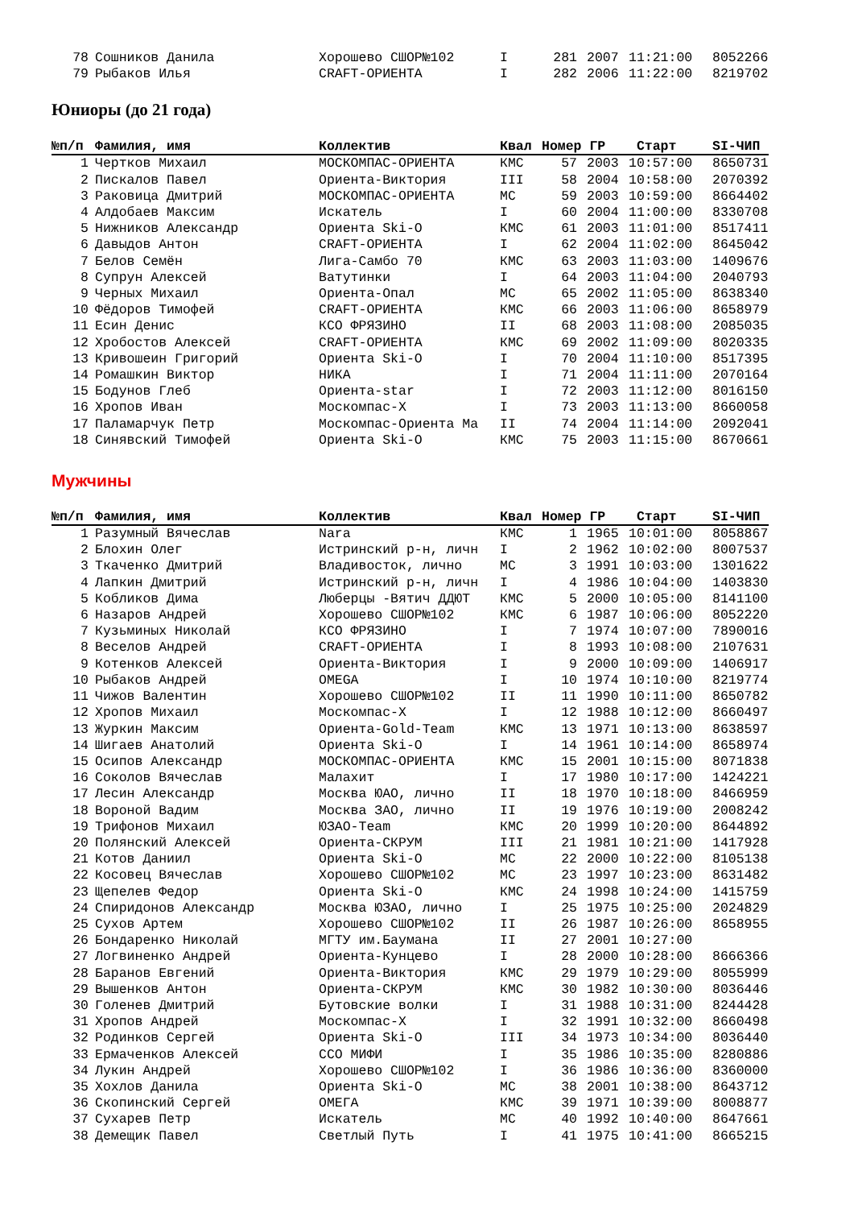| 78 | Сошников Данила | Хорошево СШОР№102 | I | 281 | 2007 | 11:21:00 | 8052266 |
| 79 | Рыбаков Илья | CRAFT-ОРИЕНТА | I | 282 | 2006 | 11:22:00 | 8219702 |
Юниоры (до 21 года)
| №п/п | Фамилия, имя | Коллектив | Квал | Номер ГР | | Старт | SI-ЧИП | |
| --- | --- | --- | --- | --- | --- | --- | --- | --- |
| 1 | Чертков Михаил | МОСКОМПАС-ОРИЕНТА | КМС | 57 | 2003 | 10:57:00 | 8650731 | |
| 2 | Пискалов Павел | Ориента-Виктория | III | 58 | 2004 | 10:58:00 | 2070392 | |
| 3 | Раковица Дмитрий | МОСКОМПАС-ОРИЕНТА | МС | 59 | 2003 | 10:59:00 | 8664402 | |
| 4 | Алдобаев Максим | Искатель | I | 60 | 2004 | 11:00:00 | 8330708 | |
| 5 | Нижников Александр | Ориента Ski-O | КМС | 61 | 2003 | 11:01:00 | 8517411 | |
| 6 | Давыдов Антон | CRAFT-ОРИЕНТА | I | 62 | 2004 | 11:02:00 | 8645042 | |
| 7 | Белов Семён | Лига-Самбо 70 | КМС | 63 | 2003 | 11:03:00 | 1409676 | |
| 8 | Супрун Алексей | Ватутинки | I | 64 | 2003 | 11:04:00 | 2040793 | |
| 9 | Черных Михаил | Ориента-Опал | МС | 65 | 2002 | 11:05:00 | 8638340 | |
| 10 | Фёдоров Тимофей | CRAFT-ОРИЕНТА | КМС | 66 | 2003 | 11:06:00 | 8658979 | |
| 11 | Есин Денис | КСО ФРЯЗИНО | II | 68 | 2003 | 11:08:00 | 2085035 | |
| 12 | Хробостов Алексей | CRAFT-ОРИЕНТА | КМС | 69 | 2002 | 11:09:00 | 8020335 | |
| 13 | Кривошеин Григорий | Ориента Ski-O | I | 70 | 2004 | 11:10:00 | 8517395 | |
| 14 | Ромашкин Виктор | НИКА | I | 71 | 2004 | 11:11:00 | 2070164 | |
| 15 | Бодунов Глеб | Ориента-star | I | 72 | 2003 | 11:12:00 | 8016150 | |
| 16 | Хропов Иван | Москомпас-Х | I | 73 | 2003 | 11:13:00 | 8660058 | |
| 17 | Паламарчук Петр | Москомпас-Ориента Ма | II | 74 | 2004 | 11:14:00 | 2092041 | |
| 18 | Синявский Тимофей | Ориента Ski-O | КМС | 75 | 2003 | 11:15:00 | 8670661 | |
Мужчины
| №п/п | Фамилия, имя | Коллектив | Квал | Номер ГР | | Старт | SI-ЧИП | |
| --- | --- | --- | --- | --- | --- | --- | --- | --- |
| 1 | Разумный Вячеслав | Nara | КМС | 1 | 1965 | 10:01:00 | 8058867 | |
| 2 | Блохин Олег | Истринский р-н, личн | I | 2 | 1962 | 10:02:00 | 8007537 | |
| 3 | Ткаченко Дмитрий | Владивосток, лично | МС | 3 | 1991 | 10:03:00 | 1301622 | |
| 4 | Лапкин Дмитрий | Истринский р-н, личн | I | 4 | 1986 | 10:04:00 | 1403830 | |
| 5 | Кобликов Дима | Люберцы -Вятич ДДЮТ | КМС | 5 | 2000 | 10:05:00 | 8141100 | |
| 6 | Назаров Андрей | Хорошево СШОР№102 | КМС | 6 | 1987 | 10:06:00 | 8052220 | |
| 7 | Кузьминых Николай | КСО ФРЯЗИНО | I | 7 | 1974 | 10:07:00 | 7890016 | |
| 8 | Веселов Андрей | CRAFT-ОРИЕНТА | I | 8 | 1993 | 10:08:00 | 2107631 | |
| 9 | Котенков Алексей | Ориента-Виктория | I | 9 | 2000 | 10:09:00 | 1406917 | |
| 10 | Рыбаков Андрей | OMEGA | I | 10 | 1974 | 10:10:00 | 8219774 | |
| 11 | Чижов Валентин | Хорошево СШОР№102 | II | 11 | 1990 | 10:11:00 | 8650782 | |
| 12 | Хропов Михаил | Москомпас-Х | I | 12 | 1988 | 10:12:00 | 8660497 | |
| 13 | Журкин Максим | Ориента-Gold-Team | КМС | 13 | 1971 | 10:13:00 | 8638597 | |
| 14 | Шигаев Анатолий | Ориента Ski-O | I | 14 | 1961 | 10:14:00 | 8658974 | |
| 15 | Осипов Александр | МОСКОМПАС-ОРИЕНТА | КМС | 15 | 2001 | 10:15:00 | 8071838 | |
| 16 | Соколов Вячеслав | Малахит | I | 17 | 1980 | 10:17:00 | 1424221 | |
| 17 | Лесин Александр | Москва ЮАО, лично | II | 18 | 1970 | 10:18:00 | 8466959 | |
| 18 | Вороной Вадим | Москва ЗАО, лично | II | 19 | 1976 | 10:19:00 | 2008242 | |
| 19 | Трифонов Михаил | ЮЗАО-Team | КМС | 20 | 1999 | 10:20:00 | 8644892 | |
| 20 | Полянский Алексей | Ориента-СКРУМ | III | 21 | 1981 | 10:21:00 | 1417928 | |
| 21 | Котов Даниил | Ориента Ski-O | МС | 22 | 2000 | 10:22:00 | 8105138 | |
| 22 | Косовец Вячеслав | Хорошево СШОР№102 | МС | 23 | 1997 | 10:23:00 | 8631482 | |
| 23 | Щепелев Федор | Ориента Ski-O | КМС | 24 | 1998 | 10:24:00 | 1415759 | |
| 24 | Спиридонов Александр | Москва ЮЗАО, лично | I | 25 | 1975 | 10:25:00 | 2024829 | |
| 25 | Сухов Артем | Хорошево СШОР№102 | II | 26 | 1987 | 10:26:00 | 8658955 | |
| 26 | Бондаренко Николай | МГТУ им.Баумана | II | 27 | 2001 | 10:27:00 | | |
| 27 | Логвиненко Андрей | Ориента-Кунцево | I | 28 | 2000 | 10:28:00 | 8666366 | |
| 28 | Баранов Евгений | Ориента-Виктория | КМС | 29 | 1979 | 10:29:00 | 8055999 | |
| 29 | Вышенков Антон | Ориента-СКРУМ | КМС | 30 | 1982 | 10:30:00 | 8036446 | |
| 30 | Голенев Дмитрий | Бутовские волки | I | 31 | 1988 | 10:31:00 | 8244428 | |
| 31 | Хропов Андрей | Москомпас-Х | I | 32 | 1991 | 10:32:00 | 8660498 | |
| 32 | Родинков Сергей | Ориента Ski-O | III | 34 | 1973 | 10:34:00 | 8036440 | |
| 33 | Ермаченков Алексей | ССО МИФИ | I | 35 | 1986 | 10:35:00 | 8280886 | |
| 34 | Лукин Андрей | Хорошево СШОР№102 | I | 36 | 1986 | 10:36:00 | 8360000 | |
| 35 | Хохлов Данила | Ориента Ski-O | МС | 38 | 2001 | 10:38:00 | 8643712 | |
| 36 | Скопинский Сергей | ОМЕГА | КМС | 39 | 1971 | 10:39:00 | 8008877 | |
| 37 | Сухарев Петр | Искатель | МС | 40 | 1992 | 10:40:00 | 8647661 | |
| 38 | Демещик Павел | Светлый Путь | I | 41 | 1975 | 10:41:00 | 8665215 | |